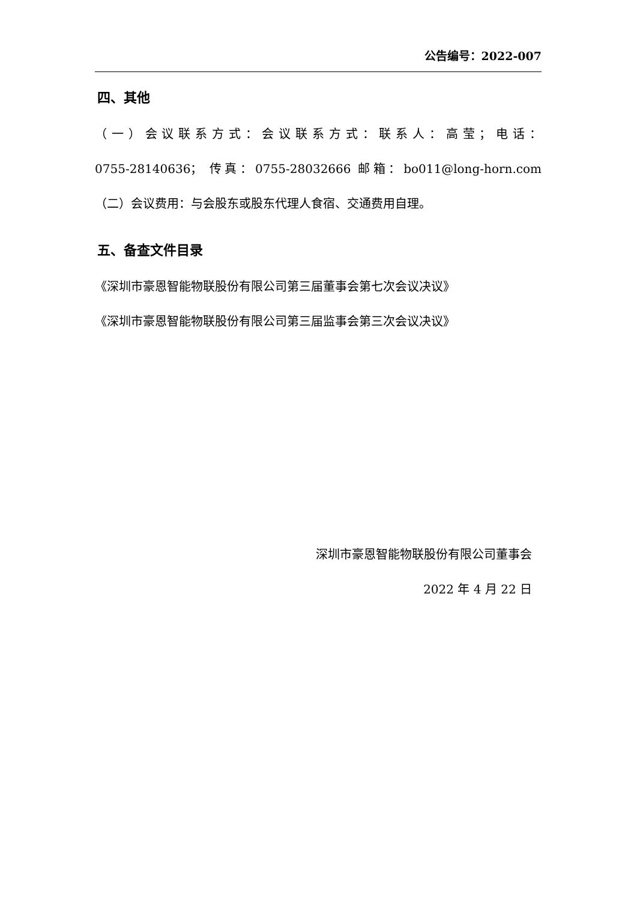公告编号：2022-007
四、其他
（一）会议联系方式：会议联系方式：联系人：高莹；电话：
0755-28140636； 传真：0755-28032666 邮箱：bo011@long-horn.com
（二）会议费用：与会股东或股东代理人食宿、交通费用自理。
五、备查文件目录
《深圳市豪恩智能物联股份有限公司第三届董事会第七次会议决议》
《深圳市豪恩智能物联股份有限公司第三届监事会第三次会议决议》
深圳市豪恩智能物联股份有限公司董事会
2022 年 4 月 22 日